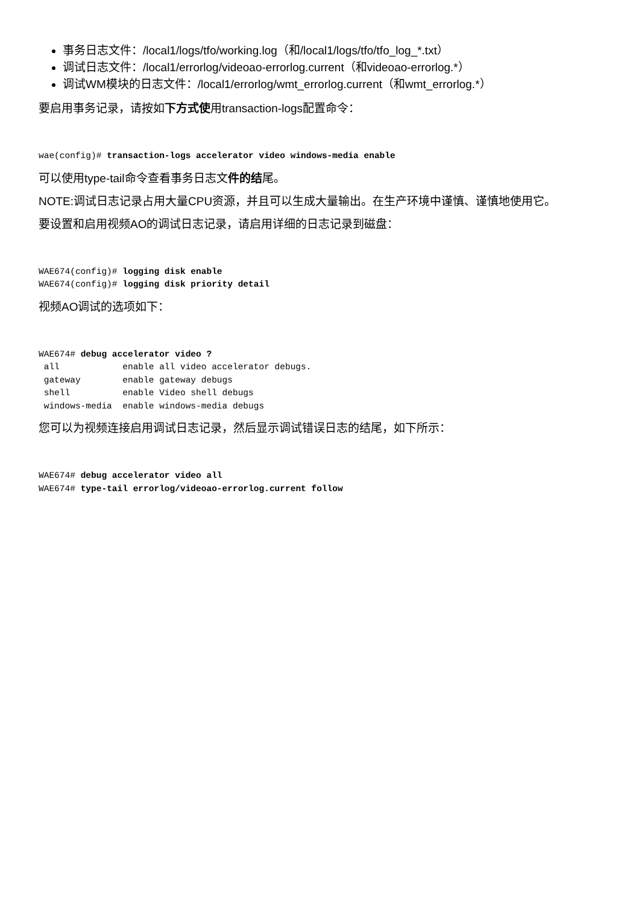事务日志文件：/local1/logs/tfo/working.log（和/local1/logs/tfo/tfo_log_*.txt）
调试日志文件：/local1/errorlog/videoao-errorlog.current（和videoao-errorlog.*）
调试WM模块的日志文件：/local1/errorlog/wmt_errorlog.current（和wmt_errorlog.*）
要启用事务记录，请按如下方式使用transaction-logs配置命令：
wae(config)# transaction-logs accelerator video windows-media enable
可以使用type-tail命令查看事务日志文件的结尾。
NOTE:调试日志记录占用大量CPU资源，并且可以生成大量输出。在生产环境中谨慎、谨慎地使用它。
要设置和启用视频AO的调试日志记录，请启用详细的日志记录到磁盘：
WAE674(config)# logging disk enable
WAE674(config)# logging disk priority detail
视频AO调试的选项如下：
WAE674# debug accelerator video ?
 all            enable all video accelerator debugs.
 gateway        enable gateway debugs
 shell          enable Video shell debugs
 windows-media  enable windows-media debugs
您可以为视频连接启用调试日志记录，然后显示调试错误日志的结尾，如下所示：
WAE674# debug accelerator video all
WAE674# type-tail errorlog/videoao-errorlog.current follow